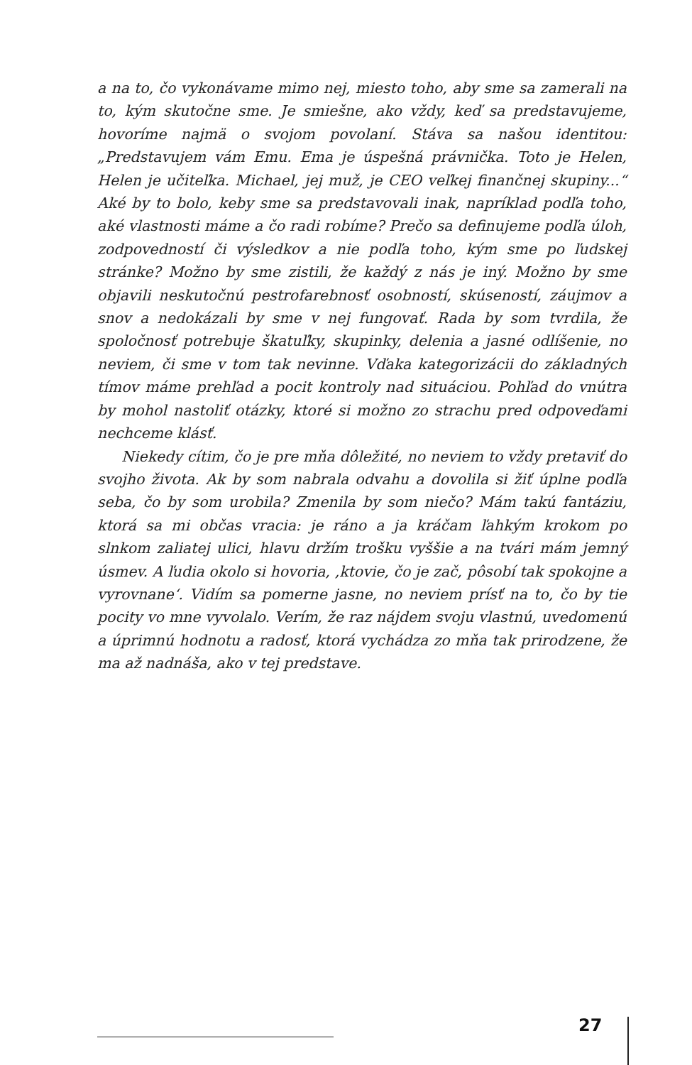a na to, čo vykonávame mimo nej, miesto toho, aby sme sa zamerali na to, kým skutočne sme. Je smiešne, ako vždy, keď sa predstavujeme, hovoríme najmä o svojom povolaní. Stáva sa našou identitou: „Predstavujem vám Emu. Ema je úspešná právnička. Toto je Helen, Helen je učiteľka. Michael, jej muž, je CEO veľkej finančnej skupiny...“ Aké by to bolo, keby sme sa predstavovali inak, napríklad podľa toho, aké vlastnosti máme a čo radi robíme? Prečo sa definujeme podľa úloh, zodpovedností či výsledkov a nie podľa toho, kým sme po ľudskej stránke? Možno by sme zistili, že každý z nás je iný. Možno by sme objavili neskutočnú pestrofarebnosť osobností, skúseností, záujmov a snov a nedokázali by sme v nej fungovať. Rada by som tvrdila, že spoločnosť potrebuje škatuľky, skupinky, delenia a jasné odlíšenie, no neviem, či sme v tom tak nevinne. Vďaka kategorizácii do základných tímov máme prehľad a pocit kontroly nad situáciou. Pohľad do vnútra by mohol nastoliť otázky, ktoré si možno zo strachu pred odpoveďami nechceme klásť.
Niekedy cítim, čo je pre mňa dôležité, no neviem to vždy pretaviť do svojho života. Ak by som nabrala odvahu a dovolila si žiť úplne podľa seba, čo by som urobila? Zmenila by som niečo? Mám takú fantáziu, ktorá sa mi občas vracia: je ráno a ja kráčam ľahkým krokom po slnkom zaliatej ulici, hlavu držím trošku vyššie a na tvári mám jemný úsmev. A ľudia okolo si hovoria, ‚ktovie, čo je zač, pôsobí tak spokojne a vyrovnane‘. Vidím sa pomerne jasne, no neviem prísť na to, čo by tie pocity vo mne vyvolalo. Verím, že raz nájdem svoju vlastnú, uvedomenú a úprimnú hodnotu a radosť, ktorá vychádza zo mňa tak prirodzene, že ma až nadnáša, ako v tej predstave.
27